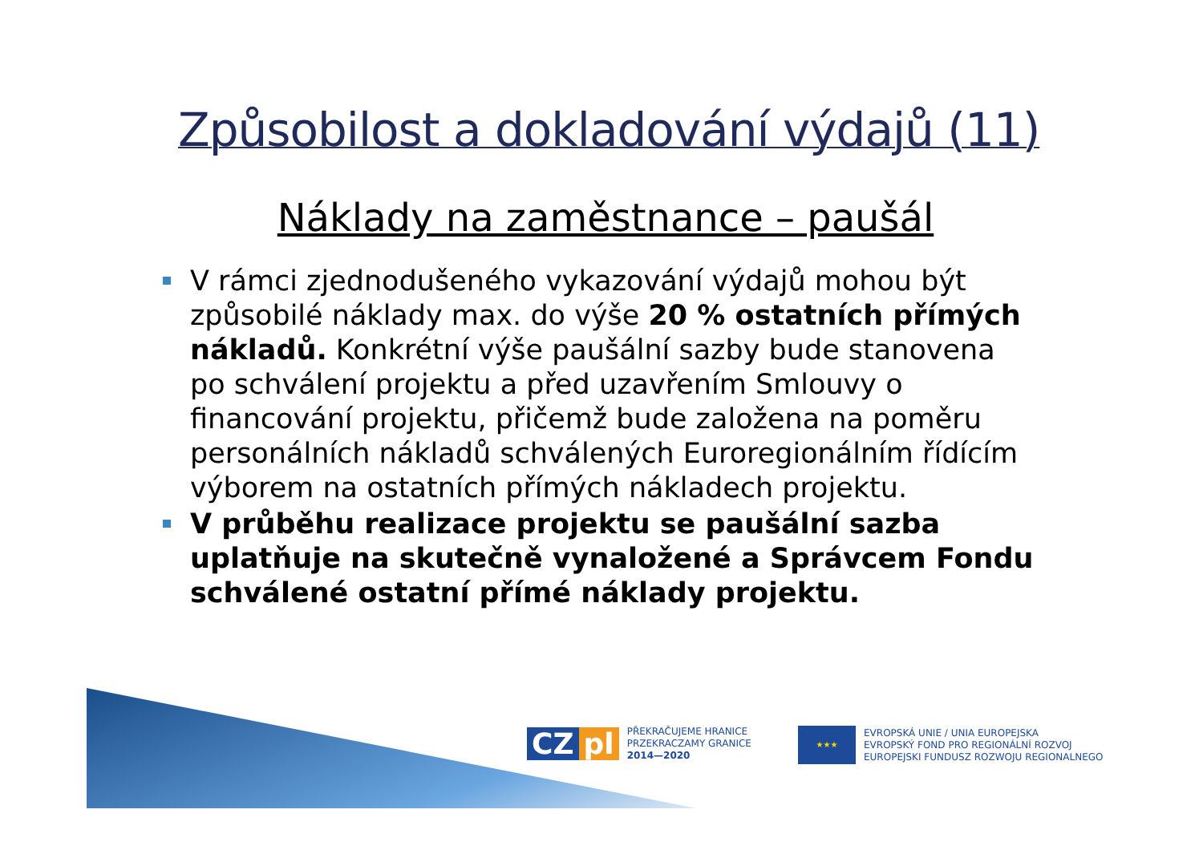Způsobilost a dokladování výdajů (11)
Náklady na zaměstnance – paušál
V rámci zjednodušeného vykazování výdajů mohou být způsobilé náklady max. do výše 20 % ostatních přímých nákladů. Konkrétní výše paušální sazby bude stanovena po schválení projektu a před uzavřením Smlouvy o financování projektu, přičemž bude založena na poměru personálních nákladů schválených Euroregionálním řídícím výborem na ostatních přímých nákladech projektu.
V průběhu realizace projektu se paušální sazba uplatňuje na skutečně vynaložené a Správcem Fondu schválené ostatní přímé náklady projektu.
CZ pl
PŘEKRAČUJEME HRANICE
PRZEKRACZAMY GRANICE
2014—2020
★★★
EVROPSKÁ UNIE / UNIA EUROPEJSKA
EVROPSKÝ FOND PRO REGIONÁLNÍ ROZVOJ
EUROPEJSKI FUNDUSZ ROZWOJU REGIONALNEGO